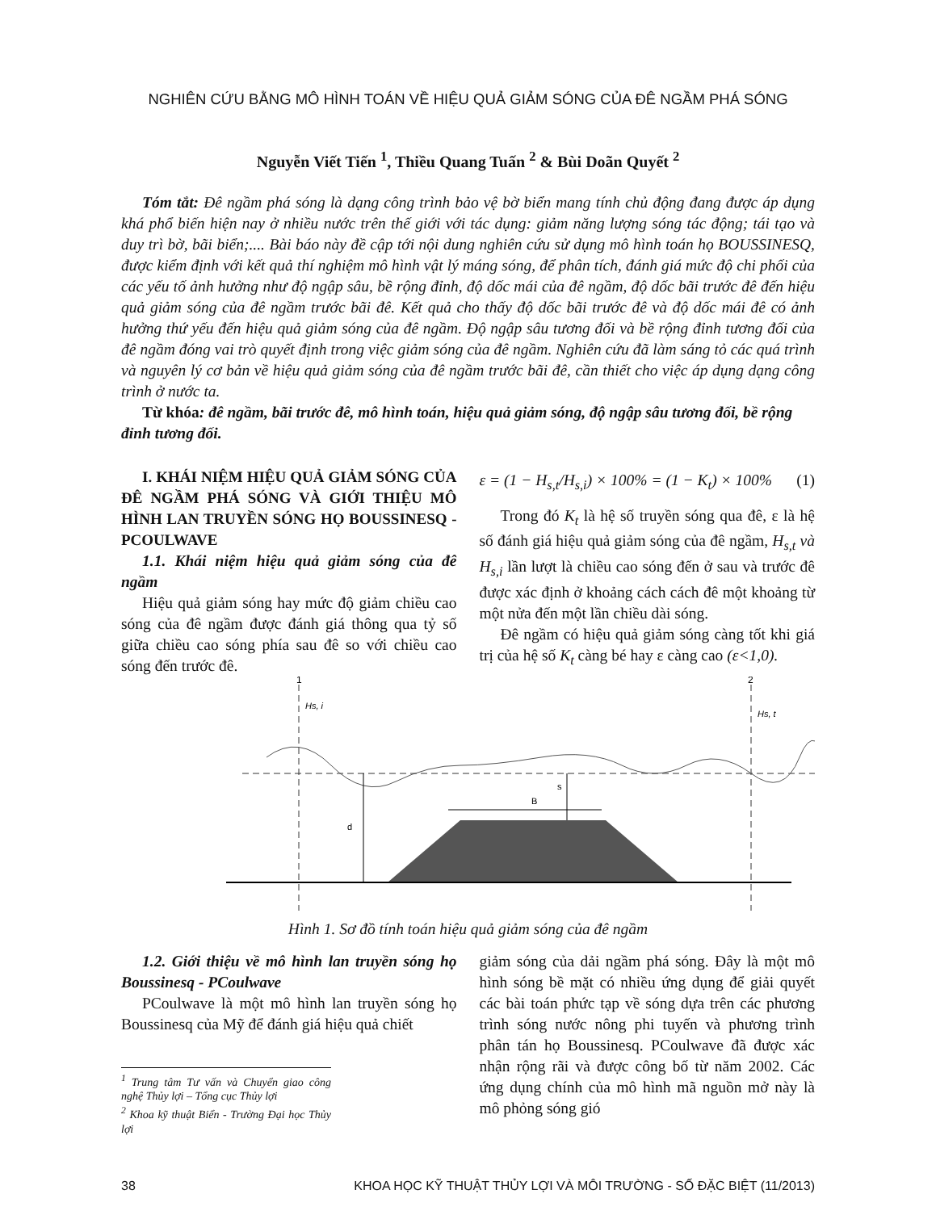NGHIÊN CỨU BẰNG MÔ HÌNH TOÁN VỀ HIỆU QUẢ GIẢM SÓNG CỦA ĐÊ NGẦM PHÁ SÓNG
Nguyễn Viết Tiến <sup>1</sup>, Thiều Quang Tuấn <sup>2</sup> & Bùi Doãn Quyết <sup>2</sup>
Tóm tắt: Đê ngầm phá sóng là dạng công trình bảo vệ bờ biển mang tính chủ động đang được áp dụng khá phổ biến hiện nay ở nhiều nước trên thế giới với tác dụng: giảm năng lượng sóng tác động; tái tạo và duy trì bờ, bãi biển;.... Bài báo này đề cập tới nội dung nghiên cứu sử dụng mô hình toán họ BOUSSINESQ, được kiểm định với kết quả thí nghiệm mô hình vật lý máng sóng, để phân tích, đánh giá mức độ chi phối của các yếu tố ảnh hưởng như độ ngập sâu, bề rộng đỉnh, độ dốc mái của đê ngầm, độ dốc bãi trước đê đến hiệu quả giảm sóng của đê ngầm trước bãi đê. Kết quả cho thấy độ dốc bãi trước đê và độ dốc mái đê có ảnh hưởng thứ yếu đến hiệu quả giảm sóng của đê ngầm. Độ ngập sâu tương đối và bề rộng đỉnh tương đối của đê ngầm đóng vai trò quyết định trong việc giảm sóng của đê ngầm. Nghiên cứu đã làm sáng tỏ các quá trình và nguyên lý cơ bản về hiệu quả giảm sóng của đê ngầm trước bãi đê, cần thiết cho việc áp dụng dạng công trình ở nước ta.
Từ khóa: đê ngầm, bãi trước đê, mô hình toán, hiệu quả giảm sóng, độ ngập sâu tương đối, bề rộng đỉnh tương đối.
I. KHÁI NIỆM HIỆU QUẢ GIẢM SÓNG CỦA ĐÊ NGẦM PHÁ SÓNG VÀ GIỚI THIỆU MÔ HÌNH LAN TRUYỀN SÓNG HỌ BOUSSINESQ - PCOULWAVE
1.1. Khái niệm hiệu quả giảm sóng của đê ngầm
Hiệu quả giảm sóng hay mức độ giảm chiều cao sóng của đê ngầm được đánh giá thông qua tỷ số giữa chiều cao sóng phía sau đê so với chiều cao sóng đến trước đê.
ε = (1 − H<sub>s,t</sub>/H<sub>s,i</sub>) × 100% = (1 − K<sub>t</sub>) × 100% (1)
Trong đó K<sub>t</sub> là hệ số truyền sóng qua đê, ε là hệ số đánh giá hiệu quả giảm sóng của đê ngầm, H<sub>s,t</sub> và H<sub>s,i</sub> lần lượt là chiều cao sóng đến ở sau và trước đê được xác định ở khoảng cách cách đê một khoảng từ một nửa đến một lần chiều dài sóng.
Đê ngầm có hiệu quả giảm sóng càng tốt khi giá trị của hệ số K<sub>t</sub> càng bé hay ε càng cao (ε<1,0).
1
2
Hs, i
Hs, t
d
B
s
Hình 1. Sơ đồ tính toán hiệu quả giảm sóng của đê ngầm
1.2. Giới thiệu về mô hình lan truyền sóng họ Boussinesq - PCoulwave
PCoulwave là một mô hình lan truyền sóng họ Boussinesq của Mỹ để đánh giá hiệu quả chiết
<sup>1</sup> Trung tâm Tư vấn và Chuyển giao công nghệ Thủy lợi – Tổng cục Thủy lợi
<sup>2</sup> Khoa kỹ thuật Biển - Trường Đại học Thủy lợi
giảm sóng của dải ngầm phá sóng. Đây là một mô hình sóng bề mặt có nhiều ứng dụng để giải quyết các bài toán phức tạp về sóng dựa trên các phương trình sóng nước nông phi tuyến và phương trình phân tán họ Boussinesq. PCoulwave đã được xác nhận rộng rãi và được công bố từ năm 2002. Các ứng dụng chính của mô hình mã nguồn mở này là mô phỏng sóng gió
38 KHOA HỌC KỸ THUẬT THỦY LỢI VÀ MÔI TRƯỜNG - SỐ ĐẶC BIỆT (11/2013)